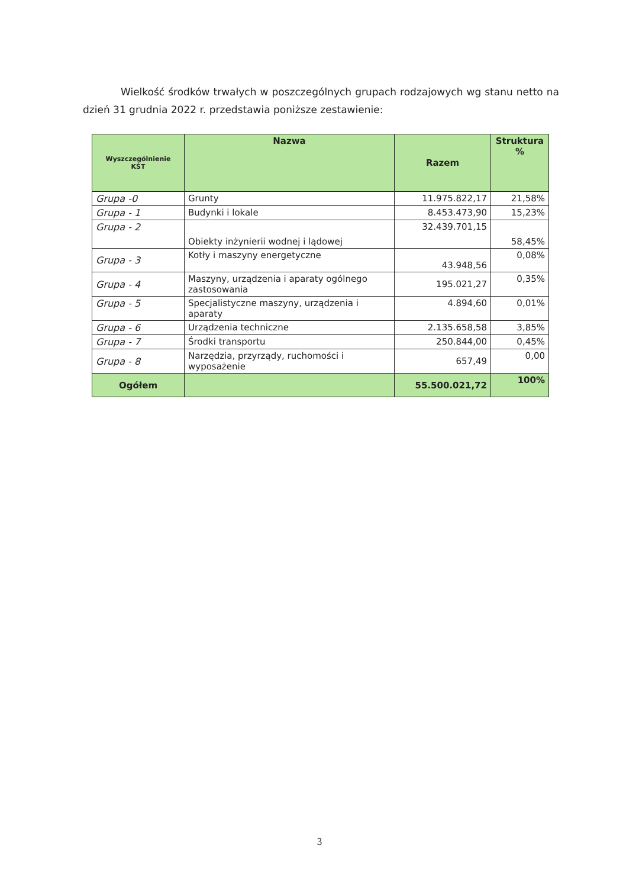Wielkość środków trwałych w poszczególnych grupach rodzajowych wg stanu netto na dzień 31 grudnia 2022 r. przedstawia poniższe zestawienie:
| Wyszczególnienie KŚT | Nazwa | Razem | Struktura % |
| --- | --- | --- | --- |
| Grupa -0 | Grunty | 11.975.822,17 | 21,58% |
| Grupa - 1 | Budynki i lokale | 8.453.473,90 | 15,23% |
| Grupa - 2 | Obiekty inżynierii wodnej i lądowej | 32.439.701,15 | 58,45% |
| Grupa - 3 | Kotły i maszyny energetyczne | 43.948,56 | 0,08% |
| Grupa - 4 | Maszyny, urządzenia i aparaty ogólnego zastosowania | 195.021,27 | 0,35% |
| Grupa - 5 | Specjalistyczne maszyny, urządzenia i aparaty | 4.894,60 | 0,01% |
| Grupa - 6 | Urządzenia techniczne | 2.135.658,58 | 3,85% |
| Grupa - 7 | Środki transportu | 250.844,00 | 0,45% |
| Grupa - 8 | Narzędzia, przyrządy, ruchomości i wyposażenie | 657,49 | 0,00 |
| Ogółem | | 55.500.021,72 | 100% |
3